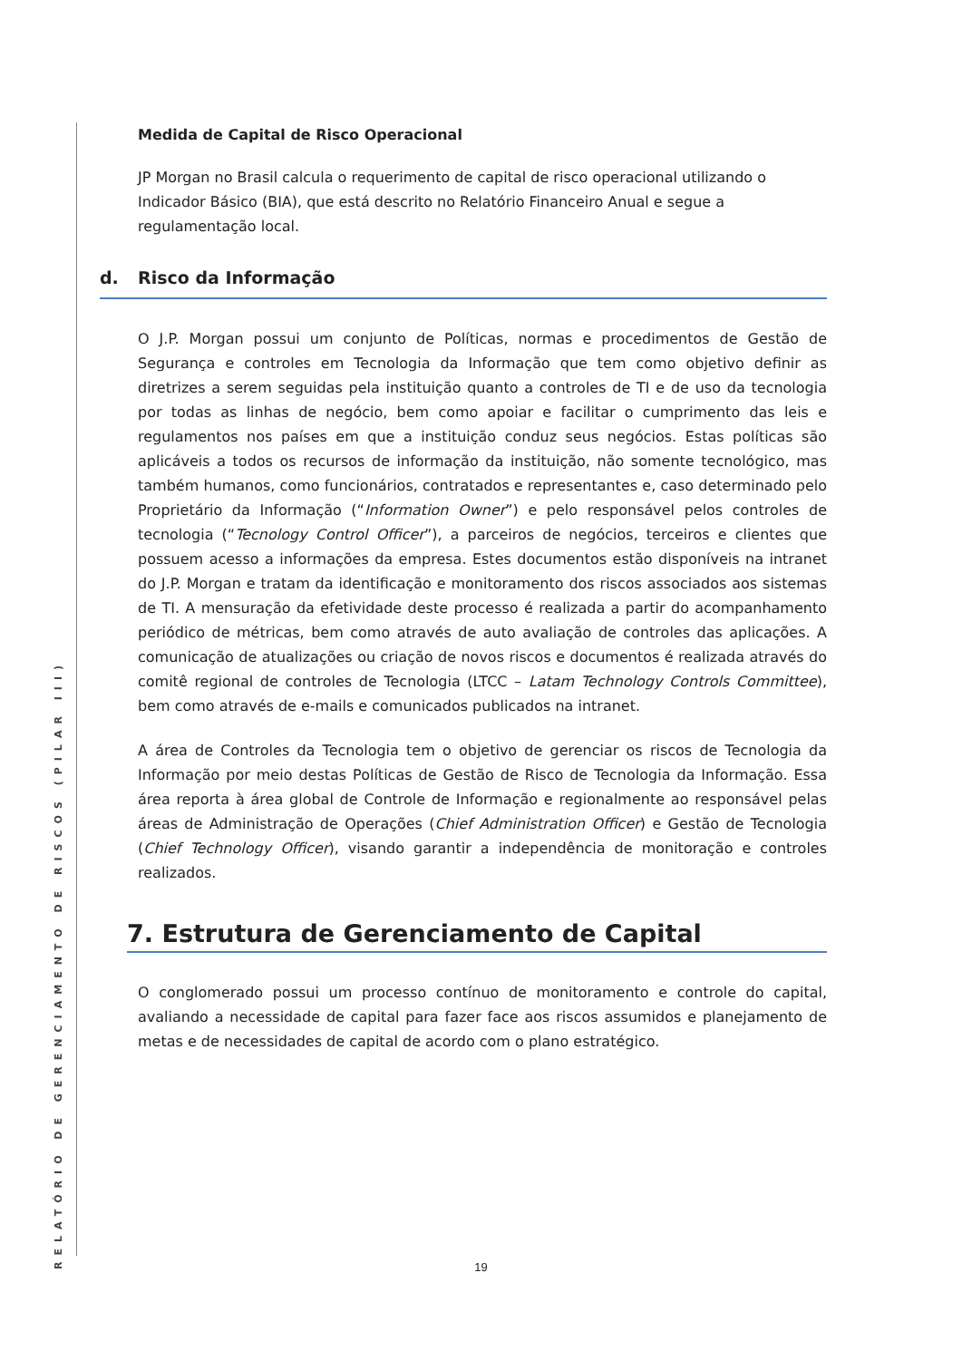RELATÓRIO DE GERENCIAMENTO DE RISCOS (PILAR III)
Medida de Capital de Risco Operacional
JP Morgan no Brasil calcula o requerimento de capital de risco operacional utilizando o Indicador Básico (BIA), que está descrito no Relatório Financeiro Anual e segue a regulamentação local.
d. Risco da Informação
O J.P. Morgan possui um conjunto de Políticas, normas e procedimentos de Gestão de Segurança e controles em Tecnologia da Informação que tem como objetivo definir as diretrizes a serem seguidas pela instituição quanto a controles de TI e de uso da tecnologia por todas as linhas de negócio, bem como apoiar e facilitar o cumprimento das leis e regulamentos nos países em que a instituição conduz seus negócios. Estas políticas são aplicáveis a todos os recursos de informação da instituição, não somente tecnológico, mas também humanos, como funcionários, contratados e representantes e, caso determinado pelo Proprietário da Informação (“Information Owner”) e pelo responsável pelos controles de tecnologia (“Tecnology Control Officer”), a parceiros de negócios, terceiros e clientes que possuem acesso a informações da empresa. Estes documentos estão disponíveis na intranet do J.P. Morgan e tratam da identificação e monitoramento dos riscos associados aos sistemas de TI. A mensuração da efetividade deste processo é realizada a partir do acompanhamento periódico de métricas, bem como através de auto avaliação de controles das aplicações. A comunicação de atualizações ou criação de novos riscos e documentos é realizada através do comitê regional de controles de Tecnologia (LTCC – Latam Technology Controls Committee), bem como através de e-mails e comunicados publicados na intranet.
A área de Controles da Tecnologia tem o objetivo de gerenciar os riscos de Tecnologia da Informação por meio destas Políticas de Gestão de Risco de Tecnologia da Informação. Essa área reporta à área global de Controle de Informação e regionalmente ao responsável pelas áreas de Administração de Operações (Chief Administration Officer) e Gestão de Tecnologia (Chief Technology Officer), visando garantir a independência de monitoração e controles realizados.
7. Estrutura de Gerenciamento de Capital
O conglomerado possui um processo contínuo de monitoramento e controle do capital, avaliando a necessidade de capital para fazer face aos riscos assumidos e planejamento de metas e de necessidades de capital de acordo com o plano estratégico.
19